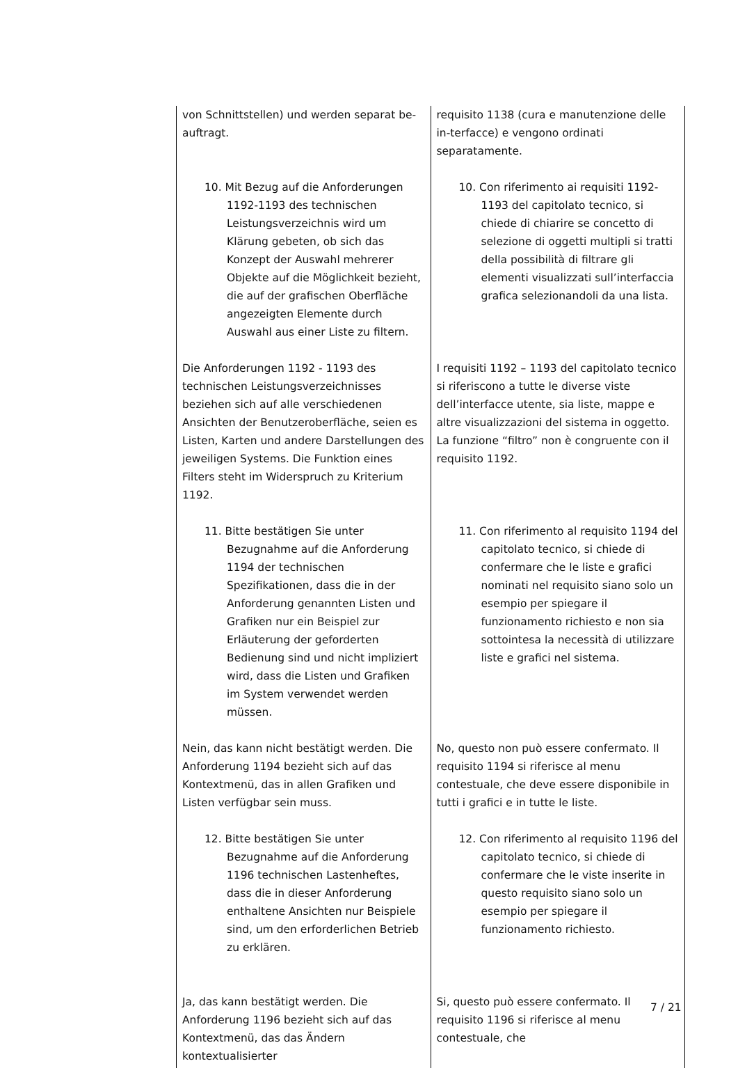| von Schnittstellen) und werden separat be-auftragt. | requisito 1138 (cura e manutenzione delle in-terfacce) e vengono ordinati separatamente. |
| 10. Mit Bezug auf die Anforderungen 1192-1193 des technischen Leistungsverzeichnis wird um Klärung gebeten, ob sich das Konzept der Auswahl mehrerer Objekte auf die Möglichkeit bezieht, die auf der grafischen Oberfläche angezeigten Elemente durch Auswahl aus einer Liste zu filtern. | 10. Con riferimento ai requisiti 1192-1193 del capitolato tecnico, si chiede di chiarire se concetto di selezione di oggetti multipli si tratti della possibilità di filtrare gli elementi visualizzati sull’interfaccia grafica selezionandoli da una lista. |
| Die Anforderungen 1192 - 1193 des technischen Leistungsverzeichnisses beziehen sich auf alle verschiedenen Ansichten der Benutzeroberfläche, seien es Listen, Karten und andere Darstellungen des jeweiligen Systems. Die Funktion eines Filters steht im Widerspruch zu Kriterium 1192. | I requisiti 1192 – 1193 del capitolato tecnico si riferiscono a tutte le diverse viste dell’interfacce utente, sia liste, mappe e altre visualizzazioni del sistema in oggetto. La funzione “filtro” non è congruente con il requisito 1192. |
| 11. Bitte bestätigen Sie unter Bezugnahme auf die Anforderung 1194 der technischen Spezifikationen, dass die in der Anforderung genannten Listen und Grafiken nur ein Beispiel zur Erläuterung der geforderten Bedienung sind und nicht impliziert wird, dass die Listen und Grafiken im System verwendet werden müssen. | 11. Con riferimento al requisito 1194 del capitolato tecnico, si chiede di confermare che le liste e grafici nominati nel requisito siano solo un esempio per spiegare il funzionamento richiesto e non sia sottointesa la necessità di utilizzare liste e grafici nel sistema. |
| Nein, das kann nicht bestätigt werden. Die Anforderung 1194 bezieht sich auf das Kontextmenü, das in allen Grafiken und Listen verfügbar sein muss. | No, questo non può essere confermato. Il requisito 1194 si riferisce al menu contestuale, che deve essere disponibile in tutti i grafici e in tutte le liste. |
| 12. Bitte bestätigen Sie unter Bezugnahme auf die Anforderung 1196 technischen Lastenheftes, dass die in dieser Anforderung enthaltene Ansichten nur Beispiele sind, um den erforderlichen Betrieb zu erklären. | 12. Con riferimento al requisito 1196 del capitolato tecnico, si chiede di confermare che le viste inserite in questo requisito siano solo un esempio per spiegare il funzionamento richiesto. |
| Ja, das kann bestätigt werden. Die Anforderung 1196 bezieht sich auf das Kontextmenü, das das Ändern kontextualisierter | Si, questo può essere confermato. Il requisito 1196 si riferisce al menu contestuale, che |
7 / 21